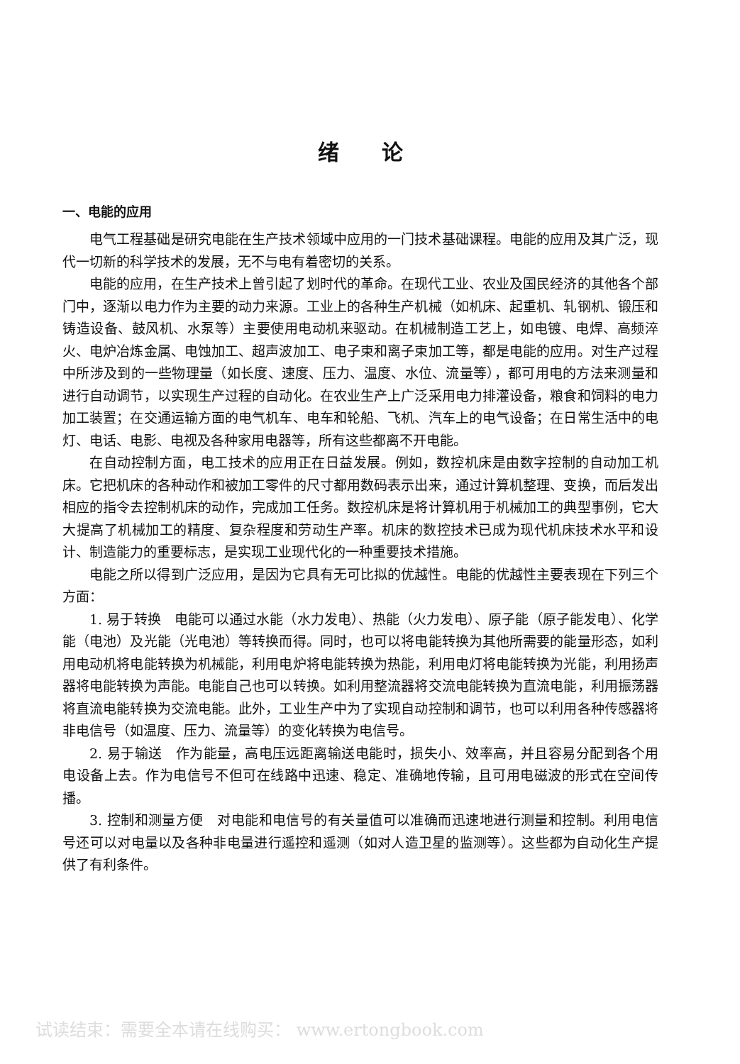绪论
一、电能的应用
电气工程基础是研究电能在生产技术领域中应用的一门技术基础课程。电能的应用及其广泛，现代一切新的科学技术的发展，无不与电有着密切的关系。
电能的应用，在生产技术上曾引起了划时代的革命。在现代工业、农业及国民经济的其他各个部门中，逐渐以电力作为主要的动力来源。工业上的各种生产机械（如机床、起重机、轧钢机、锻压和铸造设备、鼓风机、水泵等）主要使用电动机来驱动。在机械制造工艺上，如电镀、电焊、高频淬火、电炉冶炼金属、电蚀加工、超声波加工、电子束和离子束加工等，都是电能的应用。对生产过程中所涉及到的一些物理量（如长度、速度、压力、温度、水位、流量等），都可用电的方法来测量和进行自动调节，以实现生产过程的自动化。在农业生产上广泛采用电力排灌设备，粮食和饲料的电力加工装置；在交通运输方面的电气机车、电车和轮船、飞机、汽车上的电气设备；在日常生活中的电灯、电话、电影、电视及各种家用电器等，所有这些都离不开电能。
在自动控制方面，电工技术的应用正在日益发展。例如，数控机床是由数字控制的自动加工机床。它把机床的各种动作和被加工零件的尺寸都用数码表示出来，通过计算机整理、变换，而后发出相应的指令去控制机床的动作，完成加工任务。数控机床是将计算机用于机械加工的典型事例，它大大提高了机械加工的精度、复杂程度和劳动生产率。机床的数控技术已成为现代机床技术水平和设计、制造能力的重要标志，是实现工业现代化的一种重要技术措施。
电能之所以得到广泛应用，是因为它具有无可比拟的优越性。电能的优越性主要表现在下列三个方面：
1. 易于转换　电能可以通过水能（水力发电）、热能（火力发电）、原子能（原子能发电）、化学能（电池）及光能（光电池）等转换而得。同时，也可以将电能转换为其他所需要的能量形态，如利用电动机将电能转换为机械能，利用电炉将电能转换为热能，利用电灯将电能转换为光能，利用扬声器将电能转换为声能。电能自己也可以转换。如利用整流器将交流电能转换为直流电能，利用振荡器将直流电能转换为交流电能。此外，工业生产中为了实现自动控制和调节，也可以利用各种传感器将非电信号（如温度、压力、流量等）的变化转换为电信号。
2. 易于输送　作为能量，高电压远距离输送电能时，损失小、效率高，并且容易分配到各个用电设备上去。作为电信号不但可在线路中迅速、稳定、准确地传输，且可用电磁波的形式在空间传播。
3. 控制和测量方便　对电能和电信号的有关量值可以准确而迅速地进行测量和控制。利用电信号还可以对电量以及各种非电量进行遥控和遥测（如对人造卫星的监测等）。这些都为自动化生产提供了有利条件。
试读结束：需要全本请在线购买： www.ertongbook.com